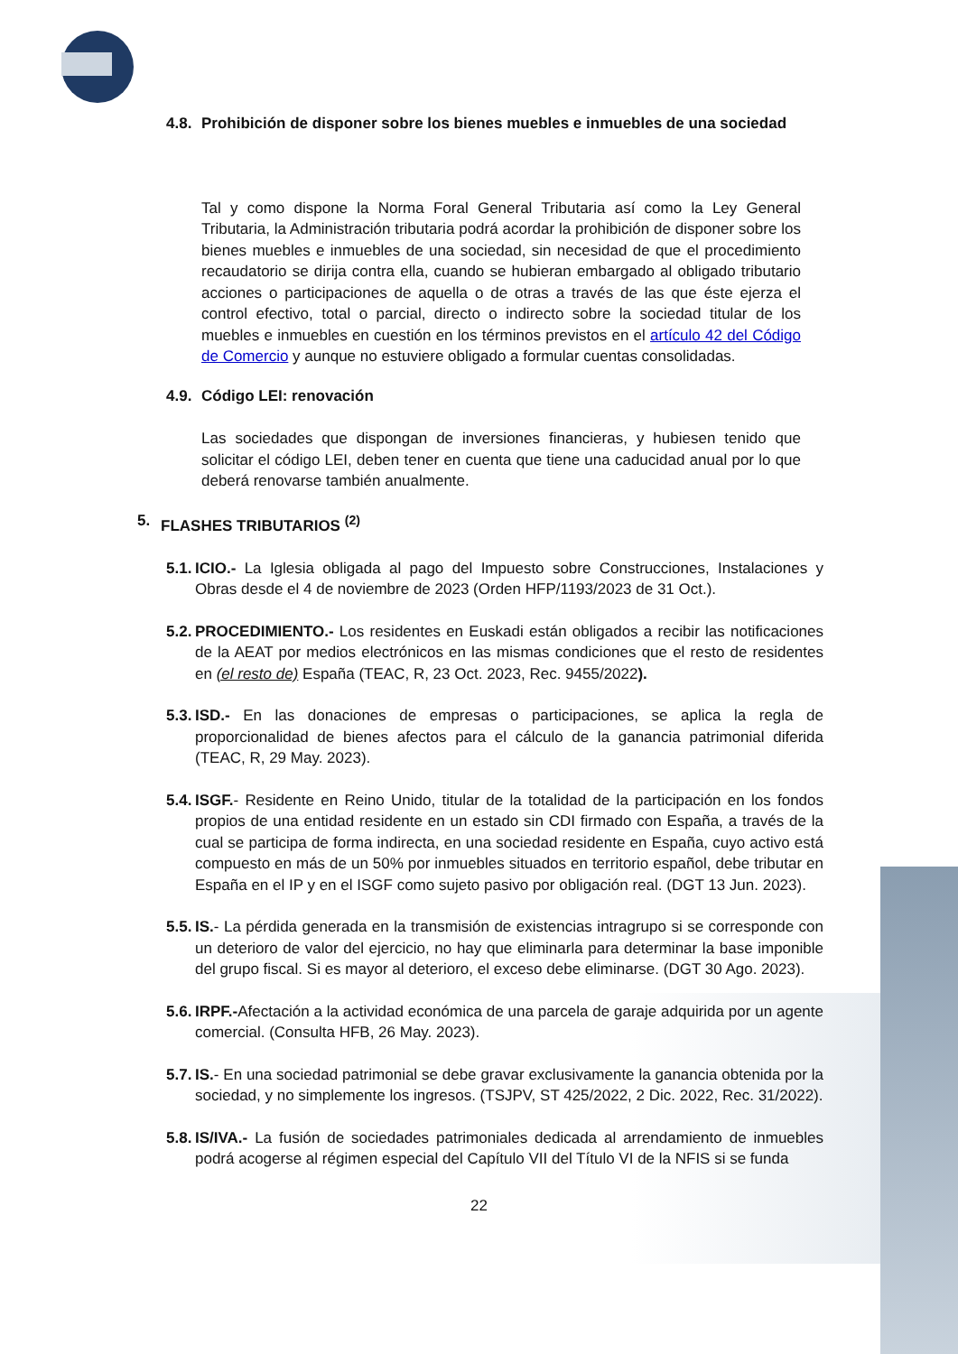4.8. Prohibición de disponer sobre los bienes muebles e inmuebles de una sociedad
Tal y como dispone la Norma Foral General Tributaria así como la Ley General Tributaria, la Administración tributaria podrá acordar la prohibición de disponer sobre los bienes muebles e inmuebles de una sociedad, sin necesidad de que el procedimiento recaudatorio se dirija contra ella, cuando se hubieran embargado al obligado tributario acciones o participaciones de aquella o de otras a través de las que éste ejerza el control efectivo, total o parcial, directo o indirecto sobre la sociedad titular de los muebles e inmuebles en cuestión en los términos previstos en el artículo 42 del Código de Comercio y aunque no estuviere obligado a formular cuentas consolidadas.
4.9. Código LEI: renovación
Las sociedades que dispongan de inversiones financieras, y hubiesen tenido que solicitar el código LEI, deben tener en cuenta que tiene una caducidad anual por lo que deberá renovarse también anualmente.
5. FLASHES TRIBUTARIOS <sup>(2)</sup>
5.1.
ICIO.- La Iglesia obligada al pago del Impuesto sobre Construcciones, Instalaciones y Obras desde el 4 de noviembre de 2023 (Orden HFP/1193/2023 de 31 Oct.).
5.2.
PROCEDIMIENTO.- Los residentes en Euskadi están obligados a recibir las notificaciones de la AEAT por medios electrónicos en las mismas condiciones que el resto de residentes en (el resto de) España (TEAC, R, 23 Oct. 2023, Rec. 9455/2022).
5.3.
ISD.- En las donaciones de empresas o participaciones, se aplica la regla de proporcionalidad de bienes afectos para el cálculo de la ganancia patrimonial diferida (TEAC, R, 29 May. 2023).
5.4.
ISGF.- Residente en Reino Unido, titular de la totalidad de la participación en los fondos propios de una entidad residente en un estado sin CDI firmado con España, a través de la cual se participa de forma indirecta, en una sociedad residente en España, cuyo activo está compuesto en más de un 50% por inmuebles situados en territorio español, debe tributar en España en el IP y en el ISGF como sujeto pasivo por obligación real. (DGT 13 Jun. 2023).
5.5.
IS.- La pérdida generada en la transmisión de existencias intragrupo si se corresponde con un deterioro de valor del ejercicio, no hay que eliminarla para determinar la base imponible del grupo fiscal. Si es mayor al deterioro, el exceso debe eliminarse. (DGT 30 Ago. 2023).
5.6.
IRPF.-Afectación a la actividad económica de una parcela de garaje adquirida por un agente comercial. (Consulta HFB, 26 May. 2023).
5.7.
IS.- En una sociedad patrimonial se debe gravar exclusivamente la ganancia obtenida por la sociedad, y no simplemente los ingresos. (TSJPV, ST 425/2022, 2 Dic. 2022, Rec. 31/2022).
5.8.
IS/IVA.- La fusión de sociedades patrimoniales dedicada al arrendamiento de inmuebles podrá acogerse al régimen especial del Capítulo VII del Título VI de la NFIS si se funda
22